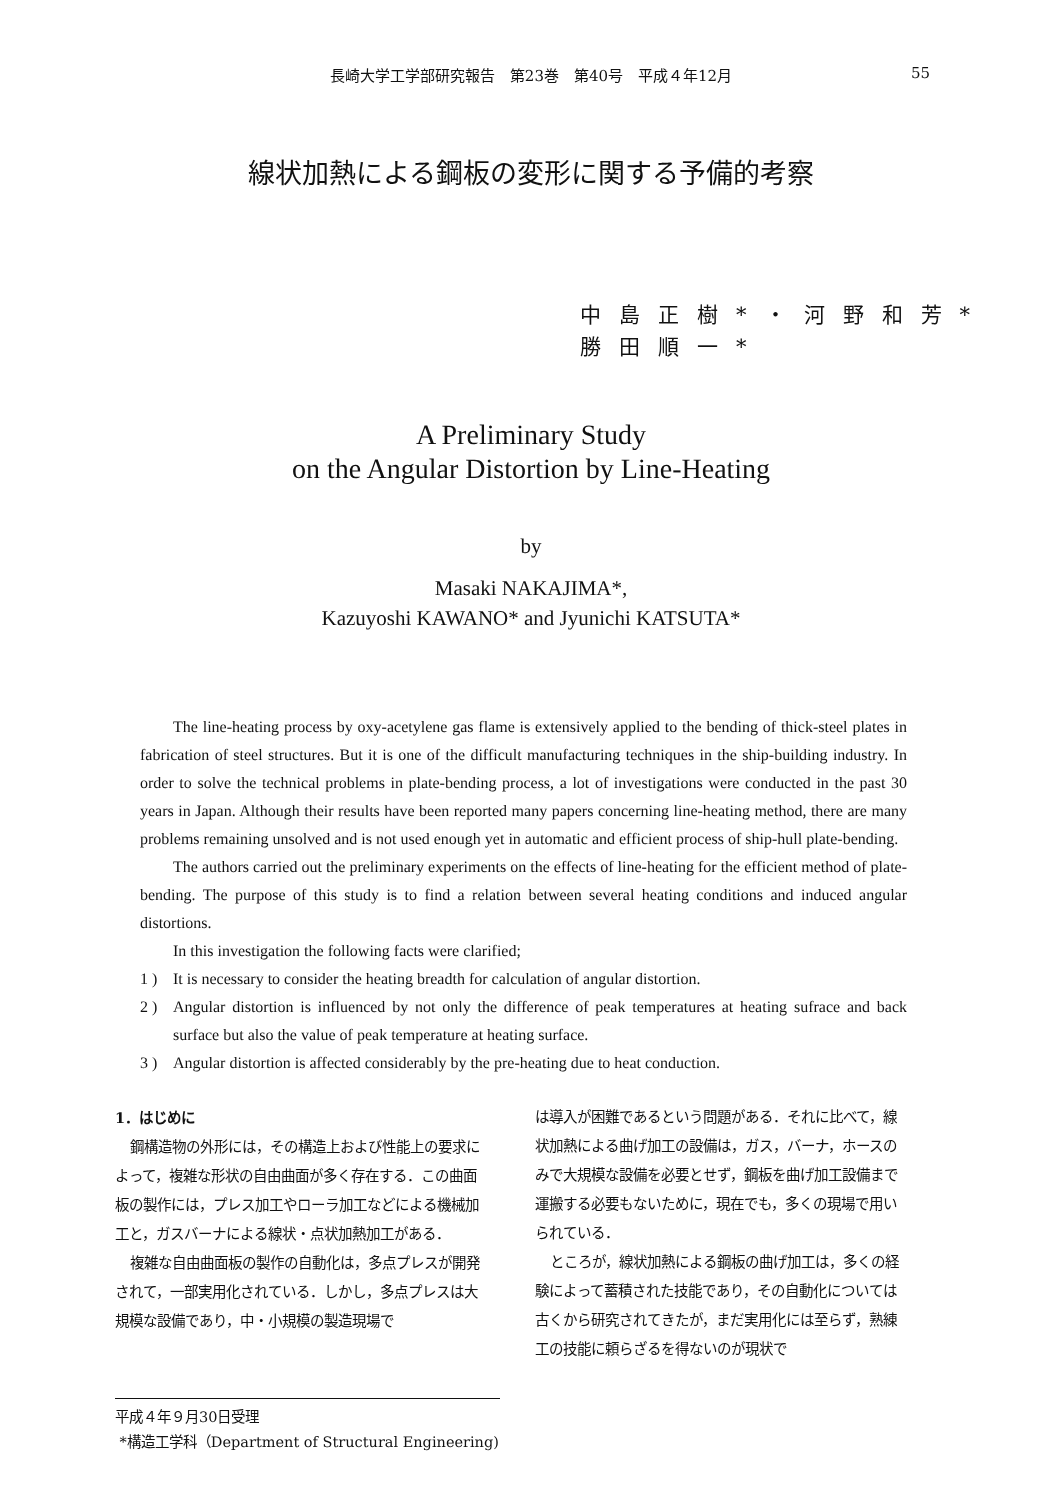長崎大学工学部研究報告　第23巻　第40号　平成４年12月
55
線状加熱による鋼板の変形に関する予備的考察
中島正樹*・河野和芳*
勝田順一*
A Preliminary Study
on the Angular Distortion by Line-Heating
by
Masaki NAKAJIMA*,
Kazuyoshi KAWANO* and Jyunichi KATSUTA*
The line-heating process by oxy-acetylene gas flame is extensively applied to the bending of thick-steel plates in fabrication of steel structures. But it is one of the difficult manufacturing techniques in the ship-building industry. In order to solve the technical problems in plate-bending process, a lot of investigations were conducted in the past 30 years in Japan. Although their results have been reported many papers concerning line-heating method, there are many problems remaining unsolved and is not used enough yet in automatic and efficient process of ship-hull plate-bending.
The authors carried out the preliminary experiments on the effects of line-heating for the efficient method of plate-bending. The purpose of this study is to find a relation between several heating conditions and induced angular distortions.
In this investigation the following facts were clarified;
1 ) It is necessary to consider the heating breadth for calculation of angular distortion.
2 ) Angular distortion is influenced by not only the difference of peak temperatures at heating sufrace and back surface but also the value of peak temperature at heating surface.
3 ) Angular distortion is affected considerably by the pre-heating due to heat conduction.
1．はじめに
鋼構造物の外形には，その構造上および性能上の要求によって，複雑な形状の自由曲面が多く存在する．この曲面板の製作には，プレス加工やローラ加工などによる機械加工と，ガスバーナによる線状・点状加熱加工がある．
複雑な自由曲面板の製作の自動化は，多点プレスが開発されて，一部実用化されている．しかし，多点プレスは大規模な設備であり，中・小規模の製造現場で
は導入が困難であるという問題がある．それに比べて，線状加熱による曲げ加工の設備は，ガス，バーナ，ホースのみで大規模な設備を必要とせず，鋼板を曲げ加工設備まで運搬する必要もないために，現在でも，多くの現場で用いられている．
ところが，線状加熱による鋼板の曲げ加工は，多くの経験によって蓄積された技能であり，その自動化については古くから研究されてきたが，まだ実用化には至らず，熟練工の技能に頼らざるを得ないのが現状で
平成４年９月30日受理
*構造工学科（Department of Structural Engineering)